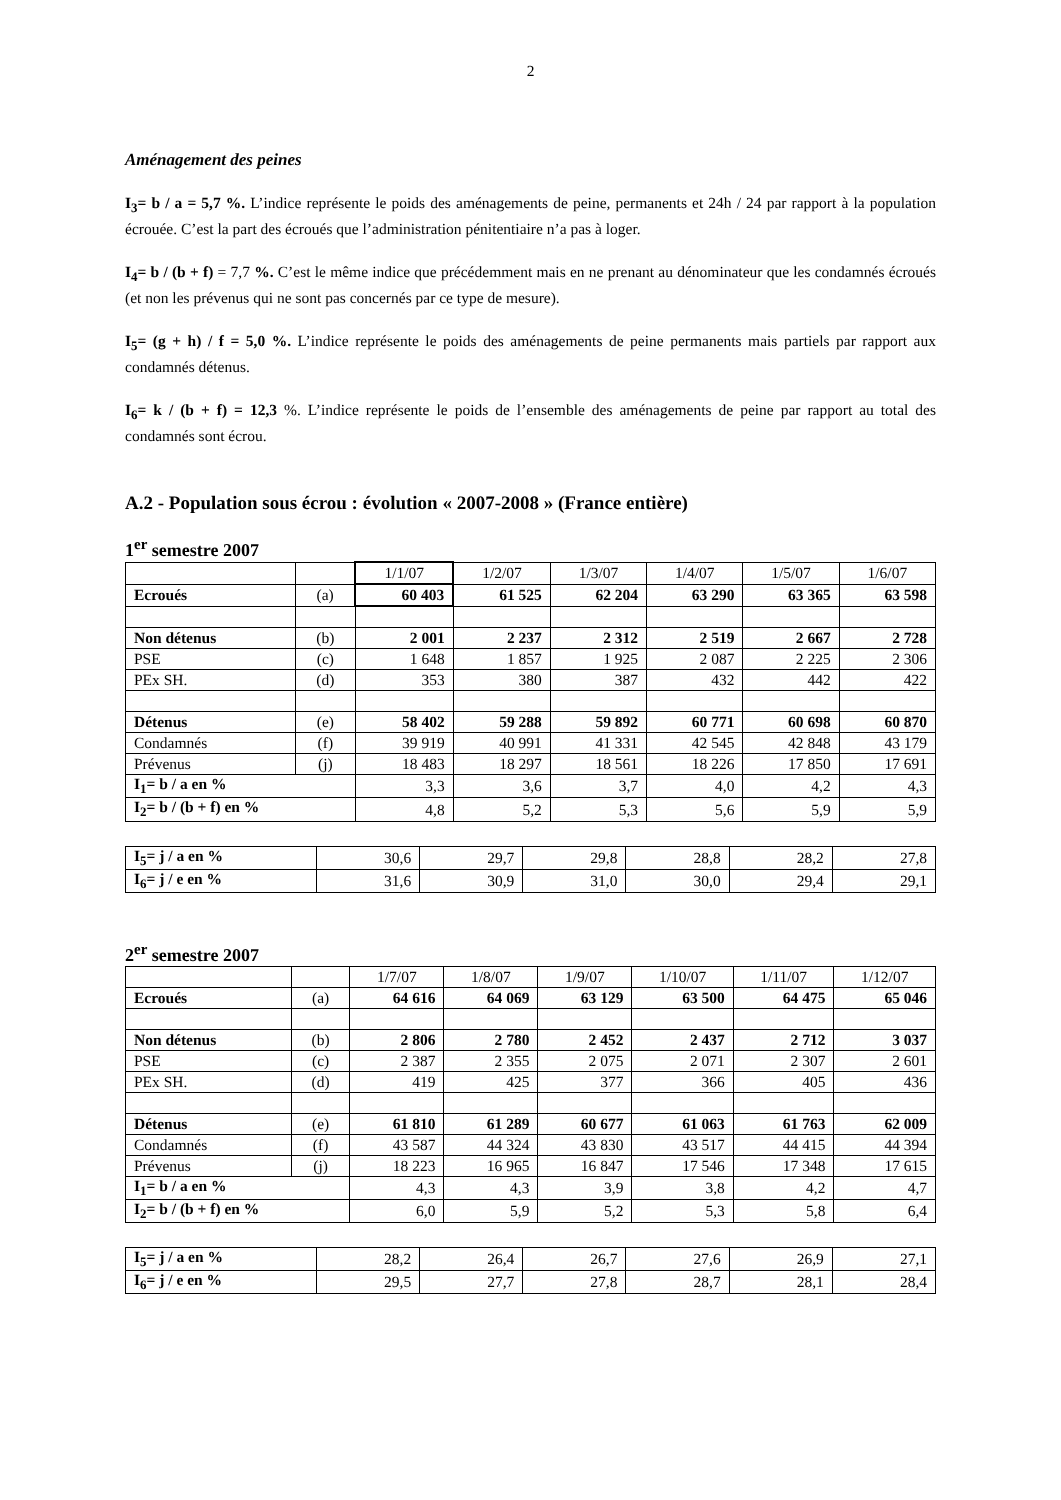2
Aménagement des peines
I<sub>3</sub>= b / a = 5,7 %. L’indice représente le poids des aménagements de peine, permanents et 24h / 24 par rapport à la population écrouée. C’est la part des écroués que l’administration pénitentiaire n’a pas à loger.
I<sub>4</sub>= b / (b + f) = 7,7 %. C’est le même indice que précédemment mais en ne prenant au dénominateur que les condamnés écroués (et non les prévenus qui ne sont pas concernés par ce type de mesure).
I<sub>5</sub>= (g + h) / f = 5,0 %. L’indice représente le poids des aménagements de peine permanents mais partiels par rapport aux condamnés détenus.
I<sub>6</sub>= k / (b + f) = 12,3 %. L’indice représente le poids de l’ensemble des aménagements de peine par rapport au total des condamnés sont écrou.
A.2 - Population sous écrou : évolution « 2007-2008 » (France entière)
1<sup>er</sup> semestre 2007
| | | 1/1/07 | 1/2/07 | 1/3/07 | 1/4/07 | 1/5/07 | 1/6/07 |
| Ecroués | (a) | 60 403 | 61 525 | 62 204 | 63 290 | 63 365 | 63 598 |
| Non détenus | (b) | 2 001 | 2 237 | 2 312 | 2 519 | 2 667 | 2 728 |
| PSE | (c) | 1 648 | 1 857 | 1 925 | 2 087 | 2 225 | 2 306 |
| PEx SH. | (d) | 353 | 380 | 387 | 432 | 442 | 422 |
| Détenus | (e) | 58 402 | 59 288 | 59 892 | 60 771 | 60 698 | 60 870 |
| Condamnés | (f) | 39 919 | 40 991 | 41 331 | 42 545 | 42 848 | 43 179 |
| Prévenus | (j) | 18 483 | 18 297 | 18 561 | 18 226 | 17 850 | 17 691 |
| I<sub>1</sub>= b / a en % | | 3,3 | 3,6 | 3,7 | 4,0 | 4,2 | 4,3 |
| I<sub>2</sub>= b / (b + f) en % | | 4,8 | 5,2 | 5,3 | 5,6 | 5,9 | 5,9 |
| I<sub>5</sub>= j / a en % | 30,6 | 29,7 | 29,8 | 28,8 | 28,2 | 27,8 |
| I<sub>6</sub>= j / e en % | 31,6 | 30,9 | 31,0 | 30,0 | 29,4 | 29,1 |
2<sup>er</sup> semestre 2007
| | | 1/7/07 | 1/8/07 | 1/9/07 | 1/10/07 | 1/11/07 | 1/12/07 |
| Ecroués | (a) | 64 616 | 64 069 | 63 129 | 63 500 | 64 475 | 65 046 |
| Non détenus | (b) | 2 806 | 2 780 | 2 452 | 2 437 | 2 712 | 3 037 |
| PSE | (c) | 2 387 | 2 355 | 2 075 | 2 071 | 2 307 | 2 601 |
| PEx SH. | (d) | 419 | 425 | 377 | 366 | 405 | 436 |
| Détenus | (e) | 61 810 | 61 289 | 60 677 | 61 063 | 61 763 | 62 009 |
| Condamnés | (f) | 43 587 | 44 324 | 43 830 | 43 517 | 44 415 | 44 394 |
| Prévenus | (j) | 18 223 | 16 965 | 16 847 | 17 546 | 17 348 | 17 615 |
| I<sub>1</sub>= b / a en % | | 4,3 | 4,3 | 3,9 | 3,8 | 4,2 | 4,7 |
| I<sub>2</sub>= b / (b + f) en % | | 6,0 | 5,9 | 5,2 | 5,3 | 5,8 | 6,4 |
| I<sub>5</sub>= j / a en % | 28,2 | 26,4 | 26,7 | 27,6 | 26,9 | 27,1 |
| I<sub>6</sub>= j / e en % | 29,5 | 27,7 | 27,8 | 28,7 | 28,1 | 28,4 |